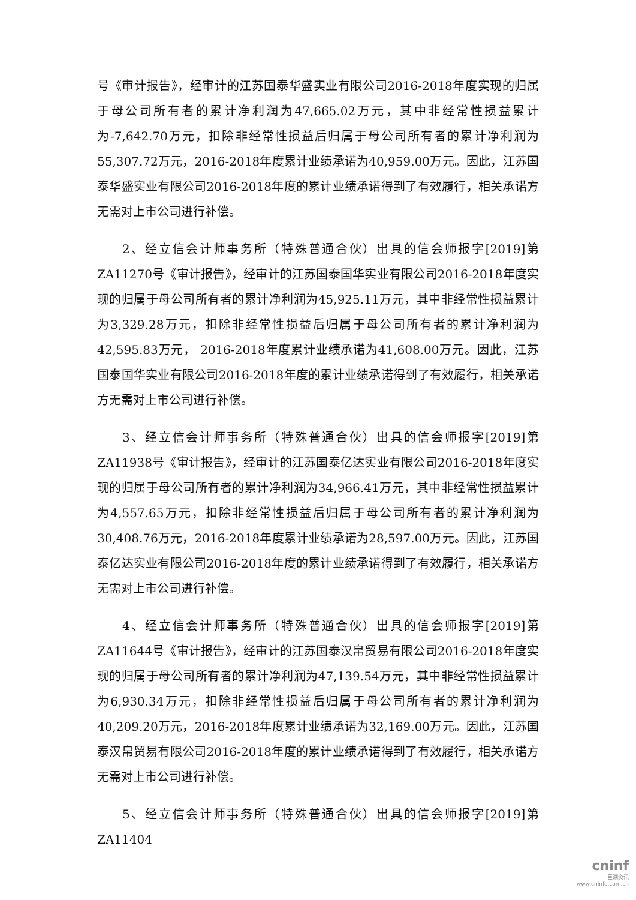号《审计报告》，经审计的江苏国泰华盛实业有限公司2016-2018年度实现的归属于母公司所有者的累计净利润为47,665.02万元，其中非经常性损益累计为-7,642.70万元，扣除非经常性损益后归属于母公司所有者的累计净利润为55,307.72万元，2016-2018年度累计业绩承诺为40,959.00万元。因此，江苏国泰华盛实业有限公司2016-2018年度的累计业绩承诺得到了有效履行，相关承诺方无需对上市公司进行补偿。
2、经立信会计师事务所（特殊普通合伙）出具的信会师报字[2019]第ZA11270号《审计报告》，经审计的江苏国泰国华实业有限公司2016-2018年度实现的归属于母公司所有者的累计净利润为45,925.11万元，其中非经常性损益累计为3,329.28万元，扣除非经常性损益后归属于母公司所有者的累计净利润为42,595.83万元， 2016-2018年度累计业绩承诺为41,608.00万元。因此，江苏国泰国华实业有限公司2016-2018年度的累计业绩承诺得到了有效履行，相关承诺方无需对上市公司进行补偿。
3、经立信会计师事务所（特殊普通合伙）出具的信会师报字[2019]第ZA11938号《审计报告》，经审计的江苏国泰亿达实业有限公司2016-2018年度实现的归属于母公司所有者的累计净利润为34,966.41万元，其中非经常性损益累计为4,557.65万元，扣除非经常性损益后归属于母公司所有者的累计净利润为30,408.76万元，2016-2018年度累计业绩承诺为28,597.00万元。因此，江苏国泰亿达实业有限公司2016-2018年度的累计业绩承诺得到了有效履行，相关承诺方无需对上市公司进行补偿。
4、经立信会计师事务所（特殊普通合伙）出具的信会师报字[2019]第ZA11644号《审计报告》，经审计的江苏国泰汉帛贸易有限公司2016-2018年度实现的归属于母公司所有者的累计净利润为47,139.54万元，其中非经常性损益累计为6,930.34万元，扣除非经常性损益后归属于母公司所有者的累计净利润为40,209.20万元，2016-2018年度累计业绩承诺为32,169.00万元。因此，江苏国泰汉帛贸易有限公司2016-2018年度的累计业绩承诺得到了有效履行，相关承诺方无需对上市公司进行补偿。
5、经立信会计师事务所（特殊普通合伙）出具的信会师报字[2019]第ZA11404
cninf
巨潮资讯
www.cninfo.com.cn